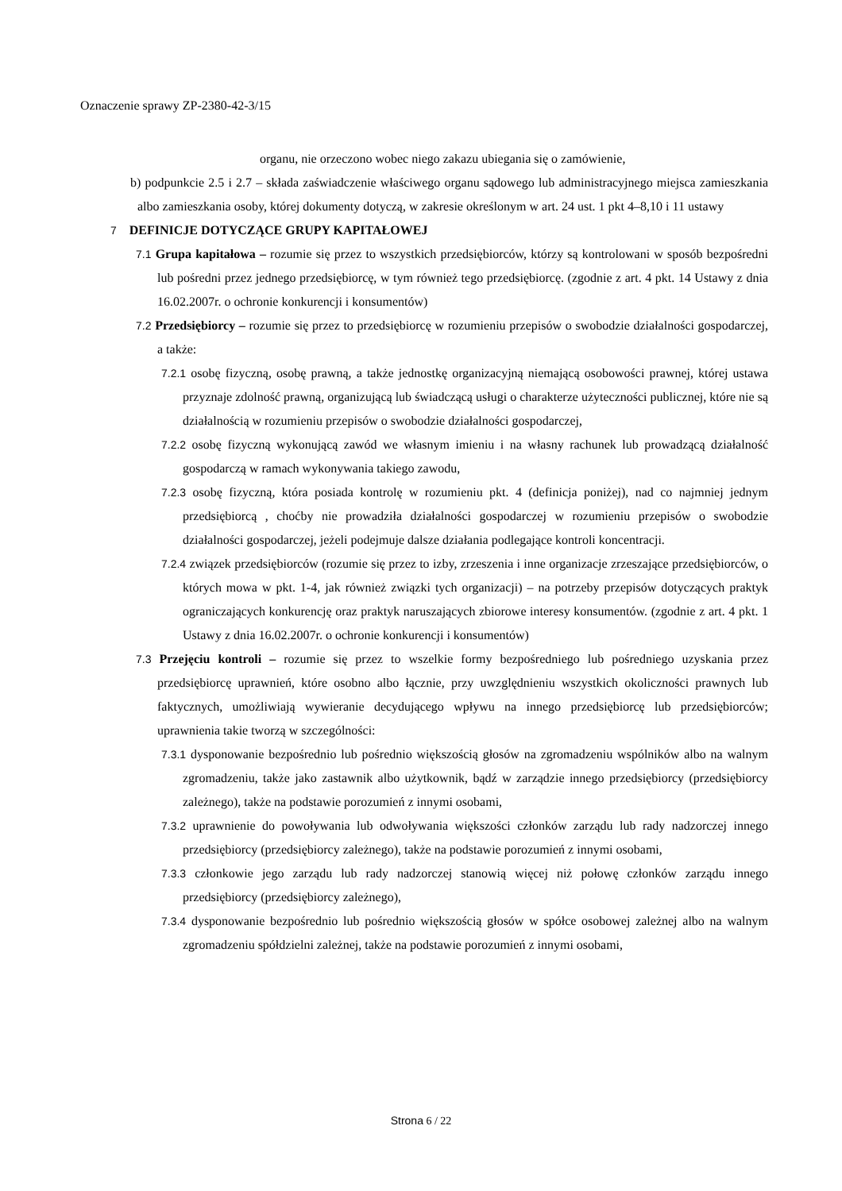Oznaczenie sprawy ZP-2380-42-3/15
organu, nie orzeczono wobec niego zakazu ubiegania się o zamówienie,
b) podpunkcie 2.5 i 2.7 – składa zaświadczenie właściwego organu sądowego lub administracyjnego miejsca zamieszkania albo zamieszkania osoby, której dokumenty dotyczą, w zakresie określonym w art. 24 ust. 1 pkt 4–8,10 i 11 ustawy
7 DEFINICJE DOTYCZĄCE GRUPY KAPITAŁOWEJ
7.1 Grupa kapitałowa – rozumie się przez to wszystkich przedsiębiorców, którzy są kontrolowani w sposób bezpośredni lub pośredni przez jednego przedsiębiorcę, w tym również tego przedsiębiorcę. (zgodnie z art. 4 pkt. 14 Ustawy z dnia 16.02.2007r. o ochronie konkurencji i konsumentów)
7.2 Przedsiębiorcy – rozumie się przez to przedsiębiorcę w rozumieniu przepisów o swobodzie działalności gospodarczej, a także:
7.2.1 osobę fizyczną, osobę prawną, a także jednostkę organizacyjną niemającą osobowości prawnej, której ustawa przyznaje zdolność prawną, organizującą lub świadczącą usługi o charakterze użyteczności publicznej, które nie są działalnością w rozumieniu przepisów o swobodzie działalności gospodarczej,
7.2.2 osobę fizyczną wykonującą zawód we własnym imieniu i na własny rachunek lub prowadzącą działalność gospodarczą w ramach wykonywania takiego zawodu,
7.2.3 osobę fizyczną, która posiada kontrolę w rozumieniu pkt. 4 (definicja poniżej), nad co najmniej jednym przedsiębiorcą , choćby nie prowadziła działalności gospodarczej w rozumieniu przepisów o swobodzie działalności gospodarczej, jeżeli podejmuje dalsze działania podlegające kontroli koncentracji.
7.2.4 związek przedsiębiorców (rozumie się przez to izby, zrzeszenia i inne organizacje zrzeszające przedsiębiorców, o których mowa w pkt. 1-4, jak również związki tych organizacji) – na potrzeby przepisów dotyczących praktyk ograniczających konkurencję oraz praktyk naruszających zbiorowe interesy konsumentów. (zgodnie z art. 4 pkt. 1 Ustawy z dnia 16.02.2007r. o ochronie konkurencji i konsumentów)
7.3 Przejęciu kontroli – rozumie się przez to wszelkie formy bezpośredniego lub pośredniego uzyskania przez przedsiębiorcę uprawnień, które osobno albo łącznie, przy uwzględnieniu wszystkich okoliczności prawnych lub faktycznych, umożliwiają wywieranie decydującego wpływu na innego przedsiębiorcę lub przedsiębiorców; uprawnienia takie tworzą w szczególności:
7.3.1 dysponowanie bezpośrednio lub pośrednio większością głosów na zgromadzeniu wspólników albo na walnym zgromadzeniu, także jako zastawnik albo użytkownik, bądź w zarządzie innego przedsiębiorcy (przedsiębiorcy zależnego), także na podstawie porozumień z innymi osobami,
7.3.2 uprawnienie do powoływania lub odwoływania większości członków zarządu lub rady nadzorczej innego przedsiębiorcy (przedsiębiorcy zależnego), także na podstawie porozumień z innymi osobami,
7.3.3 członkowie jego zarządu lub rady nadzorczej stanowią więcej niż połowę członków zarządu innego przedsiębiorcy (przedsiębiorcy zależnego),
7.3.4 dysponowanie bezpośrednio lub pośrednio większością głosów w spółce osobowej zależnej albo na walnym zgromadzeniu spółdzielni zależnej, także na podstawie porozumień z innymi osobami,
Strona 6 / 22